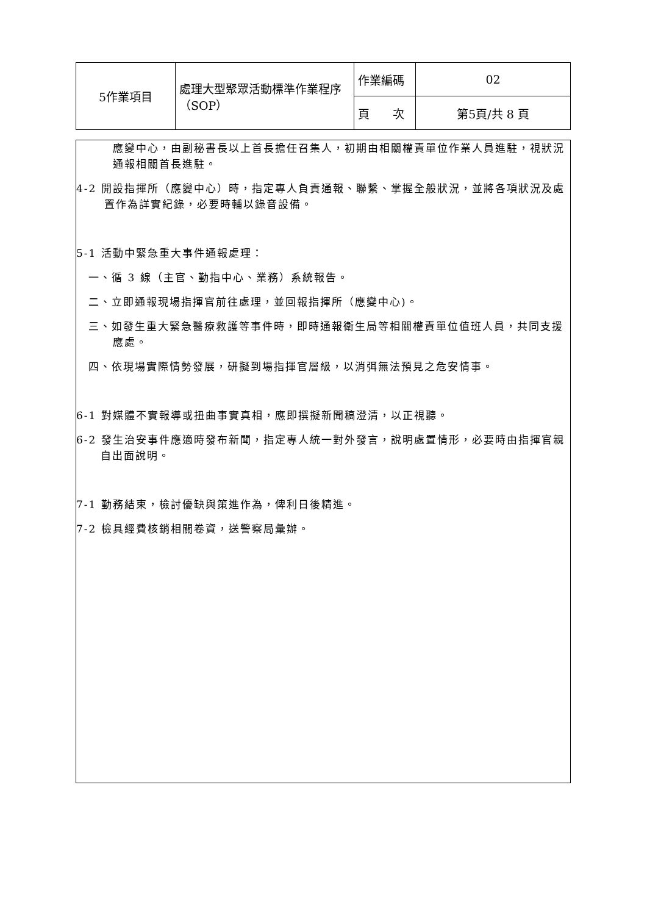| 5作業項目 | 處理大型聚眾活動標準作業程序（SOP） | 作業編碼 | 02 |
| | | 頁 次 | 第5頁/共 8 頁 |
應變中心，由副秘書長以上首長擔任召集人，初期由相關權責單位作業人員進駐，視狀況通報相關首長進駐。
4-2 開設指揮所（應變中心）時，指定專人負責通報、聯繫、掌握全般狀況，並將各項狀況及處置作為詳實紀錄，必要時輔以錄音設備。
5-1 活動中緊急重大事件通報處理：
一、循 3 線（主官、勤指中心、業務）系統報告。
二、立即通報現場指揮官前往處理，並回報指揮所（應變中心)。
三、如發生重大緊急醫療救護等事件時，即時通報衛生局等相關權責單位值班人員，共同支援應處。
四、依現場實際情勢發展，研擬到場指揮官層級，以消弭無法預見之危安情事。
6-1 對媒體不實報導或扭曲事實真相，應即撰擬新聞稿澄清，以正視聽。
6-2 發生治安事件應適時發布新聞，指定專人統一對外發言，說明處置情形，必要時由指揮官親自出面說明。
7-1 勤務結束，檢討優缺與策進作為，俾利日後精進。
7-2 檢具經費核銷相關卷資，送警察局彙辦。